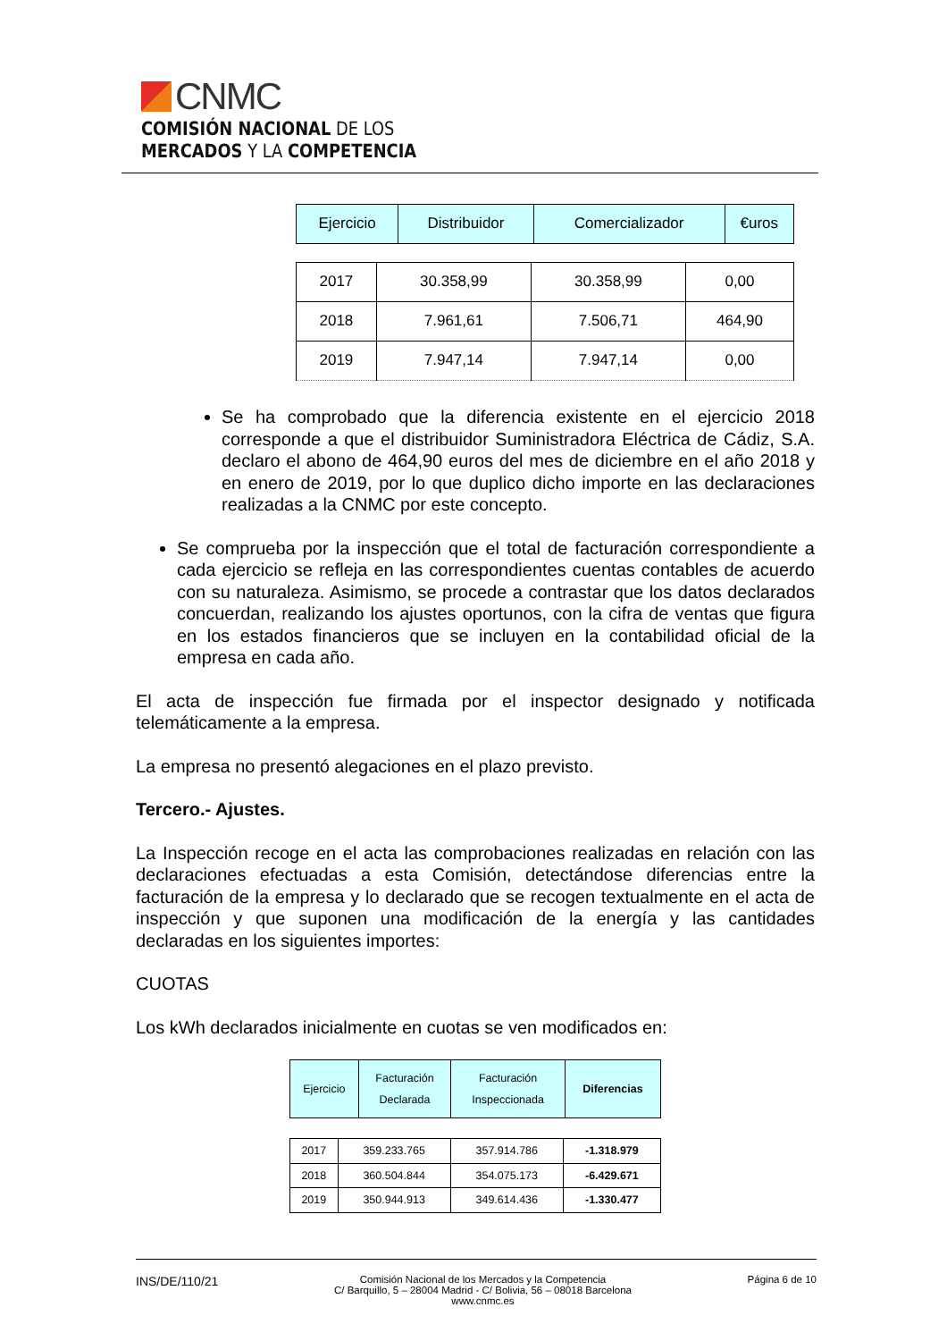CNMC
COMISIÓN NACIONAL DE LOS
MERCADOS Y LA COMPETENCIA
| Ejercicio | Distribuidor | Comercializador | €uros |
| --- | --- | --- | --- |
| 2017 | 30.358,99 | 30.358,99 | 0,00 |
| 2018 | 7.961,61 | 7.506,71 | 464,90 |
| 2019 | 7.947,14 | 7.947,14 | 0,00 |
Se ha comprobado que la diferencia existente en el ejercicio 2018 corresponde a que el distribuidor Suministradora Eléctrica de Cádiz, S.A. declaro el abono de 464,90 euros del mes de diciembre en el año 2018 y en enero de 2019, por lo que duplico dicho importe en las declaraciones realizadas a la CNMC por este concepto.
Se comprueba por la inspección que el total de facturación correspondiente a cada ejercicio se refleja en las correspondientes cuentas contables de acuerdo con su naturaleza. Asimismo, se procede a contrastar que los datos declarados concuerdan, realizando los ajustes oportunos, con la cifra de ventas que figura en los estados financieros que se incluyen en la contabilidad oficial de la empresa en cada año.
El acta de inspección fue firmada por el inspector designado y notificada telemáticamente a la empresa.
La empresa no presentó alegaciones en el plazo previsto.
Tercero.- Ajustes.
La Inspección recoge en el acta las comprobaciones realizadas en relación con las declaraciones efectuadas a esta Comisión, detectándose diferencias entre la facturación de la empresa y lo declarado que se recogen textualmente en el acta de inspección y que suponen una modificación de la energía y las cantidades declaradas en los siguientes importes:
CUOTAS
Los kWh declarados inicialmente en cuotas se ven modificados en:
| Ejercicio | Facturación Declarada | Facturación Inspeccionada | Diferencias |
| --- | --- | --- | --- |
| 2017 | 359.233.765 | 357.914.786 | -1.318.979 |
| 2018 | 360.504.844 | 354.075.173 | -6.429.671 |
| 2019 | 350.944.913 | 349.614.436 | -1.330.477 |
INS/DE/110/21 Comisión Nacional de los Mercados y la Competencia
C/ Barquillo, 5 – 28004 Madrid - C/ Bolivia, 56 – 08018 Barcelona
www.cnmc.es Página 6 de 10